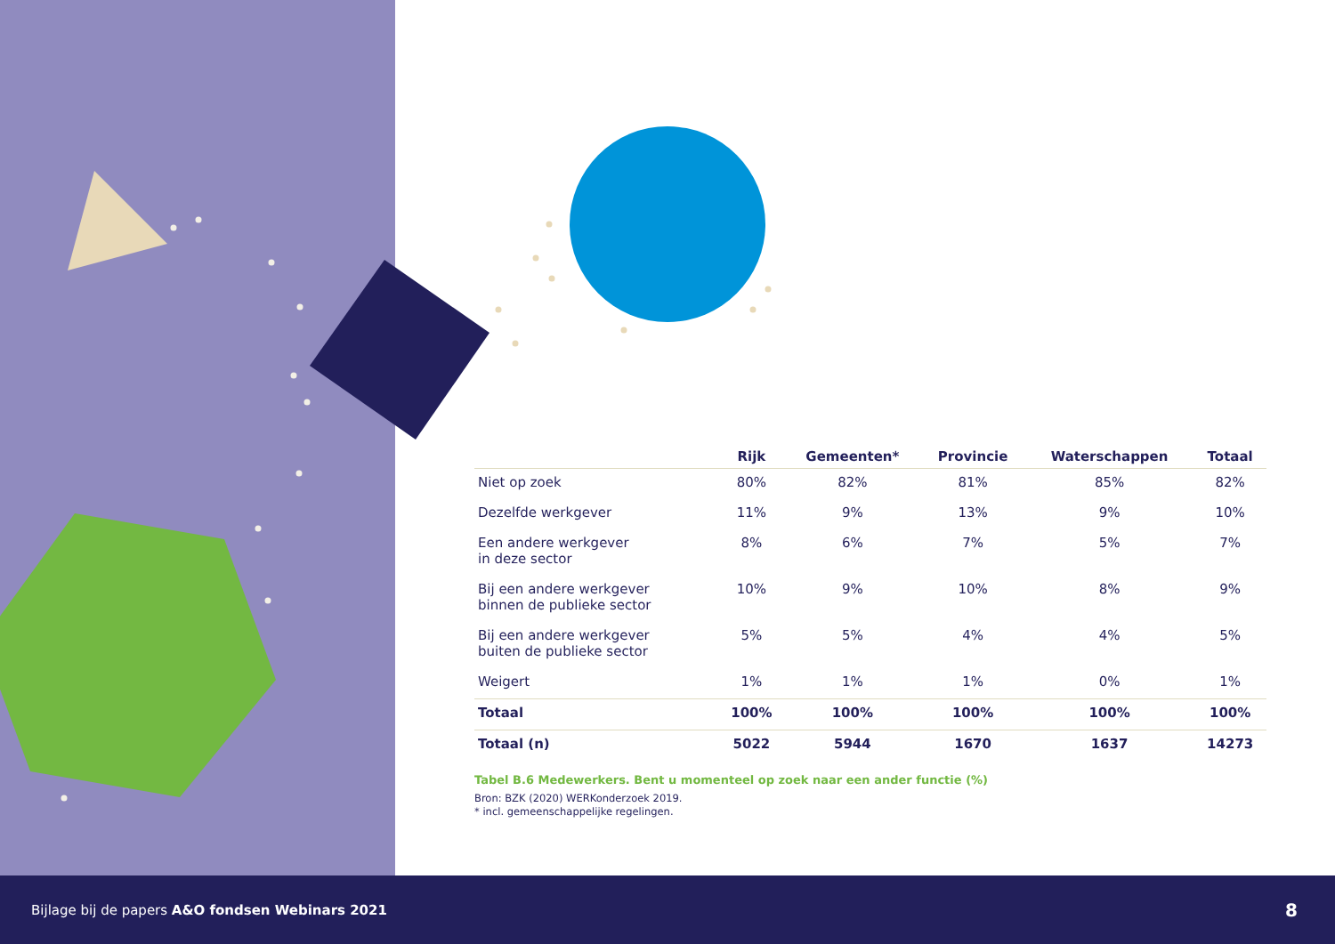| | Rijk | Gemeenten* | Provincie | Waterschappen | Totaal |
| --- | --- | --- | --- | --- | --- |
| Niet op zoek | 80% | 82% | 81% | 85% | 82% |
| Dezelfde werkgever | 11% | 9% | 13% | 9% | 10% |
| Een andere werkgever in deze sector | 8% | 6% | 7% | 5% | 7% |
| Bij een andere werkgever binnen de publieke sector | 10% | 9% | 10% | 8% | 9% |
| Bij een andere werkgever buiten de publieke sector | 5% | 5% | 4% | 4% | 5% |
| Weigert | 1% | 1% | 1% | 0% | 1% |
| Totaal | 100% | 100% | 100% | 100% | 100% |
| Totaal (n) | 5022 | 5944 | 1670 | 1637 | 14273 |
Tabel B.6 Medewerkers. Bent u momenteel op zoek naar een ander functie (%)
Bron: BZK (2020) WERKonderzoek 2019.
* incl. gemeenschappelijke regelingen.
Bijlage bij de papers A&O fondsen Webinars 2021 8